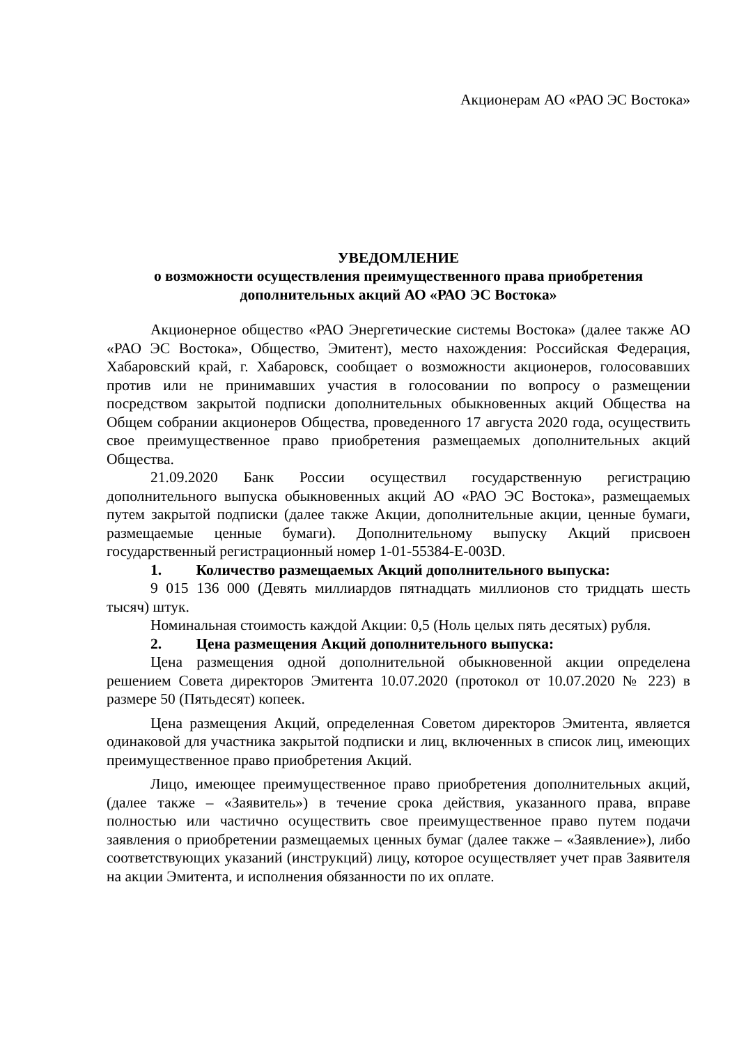Акционерам АО «РАО ЭС Востока»
УВЕДОМЛЕНИЕ
о возможности осуществления преимущественного права приобретения
дополнительных акций АО «РАО ЭС Востока»
Акционерное общество «РАО Энергетические системы Востока» (далее также АО «РАО ЭС Востока», Общество, Эмитент), место нахождения: Российская Федерация, Хабаровский край, г. Хабаровск, сообщает о возможности акционеров, голосовавших против или не принимавших участия в голосовании по вопросу о размещении посредством закрытой подписки дополнительных обыкновенных акций Общества на Общем собрании акционеров Общества, проведенного 17 августа 2020 года, осуществить свое преимущественное право приобретения размещаемых дополнительных акций Общества.
21.09.2020 Банк России осуществил государственную регистрацию дополнительного выпуска обыкновенных акций АО «РАО ЭС Востока», размещаемых путем закрытой подписки (далее также Акции, дополнительные акции, ценные бумаги, размещаемые ценные бумаги). Дополнительному выпуску Акций присвоен государственный регистрационный номер 1-01-55384-E-003D.
1. Количество размещаемых Акций дополнительного выпуска:
9 015 136 000 (Девять миллиардов пятнадцать миллионов сто тридцать шесть тысяч) штук.
Номинальная стоимость каждой Акции: 0,5 (Ноль целых пять десятых) рубля.
2. Цена размещения Акций дополнительного выпуска:
Цена размещения одной дополнительной обыкновенной акции определена решением Совета директоров Эмитента 10.07.2020 (протокол от 10.07.2020 № 223) в размере 50 (Пятьдесят) копеек.
Цена размещения Акций, определенная Советом директоров Эмитента, является одинаковой для участника закрытой подписки и лиц, включенных в список лиц, имеющих преимущественное право приобретения Акций.
Лицо, имеющее преимущественное право приобретения дополнительных акций, (далее также – «Заявитель») в течение срока действия, указанного права, вправе полностью или частично осуществить свое преимущественное право путем подачи заявления о приобретении размещаемых ценных бумаг (далее также – «Заявление»), либо соответствующих указаний (инструкций) лицу, которое осуществляет учет прав Заявителя на акции Эмитента, и исполнения обязанности по их оплате.